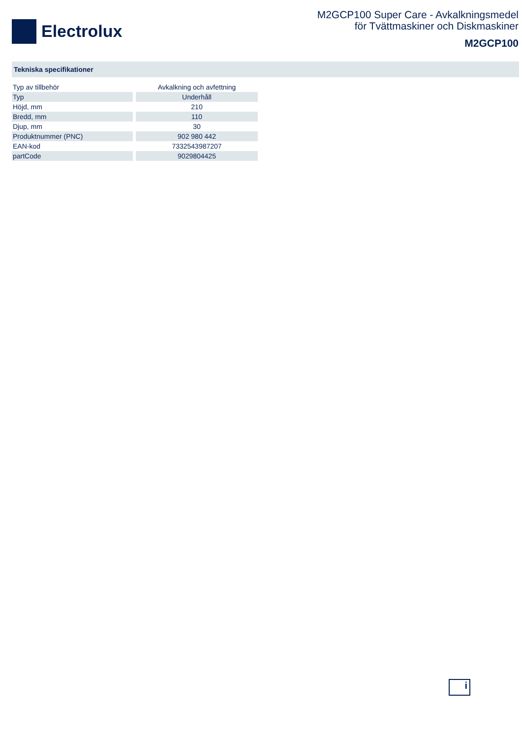Electrolux
M2GCP100 Super Care - Avkalkningsmedel
för Tvättmaskiner och Diskmaskiner
M2GCP100
Tekniska specifikationer
| Typ av tillbehör | Avkalkning och avfettning |
| Typ | Underhåll |
| Höjd, mm | 210 |
| Bredd, mm | 110 |
| Djup, mm | 30 |
| Produktnummer (PNC) | 902 980 442 |
| EAN-kod | 7332543987207 |
| partCode | 9029804425 |
i